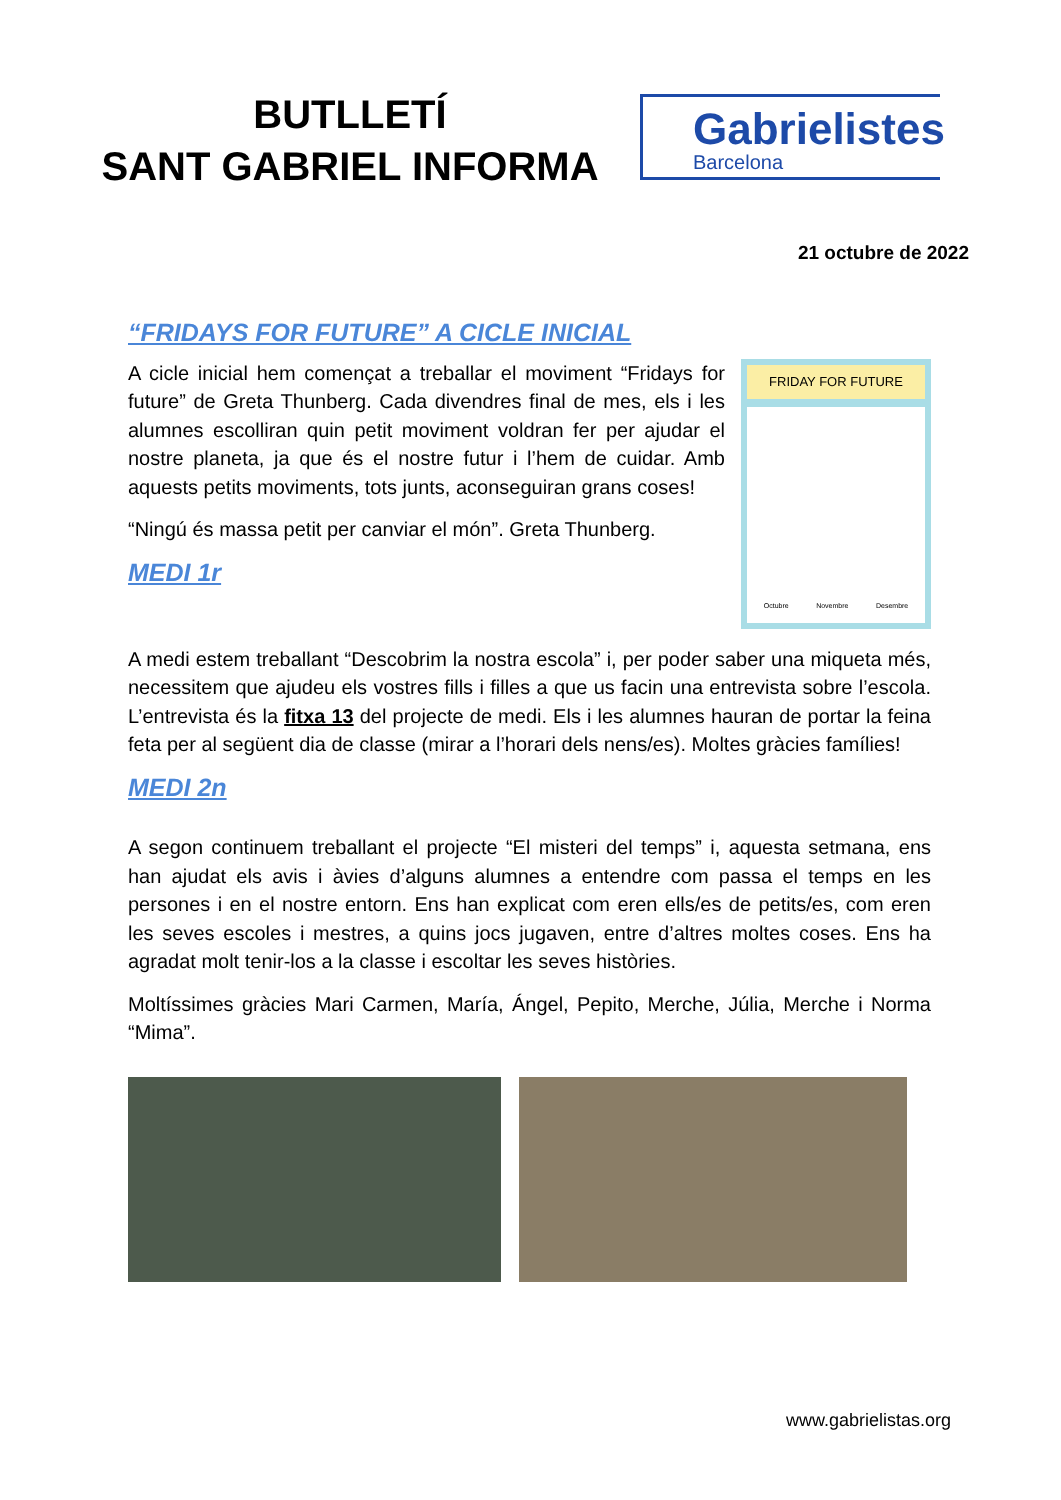BUTLLETÍ
SANT GABRIEL INFORMA
Gabrielistes
Barcelona
21 octubre de 2022
“FRIDAYS FOR FUTURE” A CICLE INICIAL
FRIDAY FOR FUTURE
Octubre Novembre Desembre
A cicle inicial hem començat a treballar el moviment “Fridays for future” de Greta Thunberg. Cada divendres final de mes, els i les alumnes escolliran quin petit moviment voldran fer per ajudar el nostre planeta, ja que és el nostre futur i l’hem de cuidar. Amb aquests petits moviments, tots junts, aconseguiran grans coses!
“Ningú és massa petit per canviar el món”. Greta Thunberg.
MEDI 1r
A medi estem treballant “Descobrim la nostra escola” i, per poder saber una miqueta més, necessitem que ajudeu els vostres fills i filles a que us facin una entrevista sobre l’escola. L’entrevista és la fitxa 13 del projecte de medi. Els i les alumnes hauran de portar la feina feta per al següent dia de classe (mirar a l’horari dels nens/es). Moltes gràcies famílies!
MEDI 2n
A segon continuem treballant el projecte “El misteri del temps” i, aquesta setmana, ens han ajudat els avis i àvies d’alguns alumnes a entendre com passa el temps en les persones i en el nostre entorn. Ens han explicat com eren ells/es de petits/es, com eren les seves escoles i mestres, a quins jocs jugaven, entre d’altres moltes coses. Ens ha agradat molt tenir-los a la classe i escoltar les seves històries.
Moltíssimes gràcies Mari Carmen, María, Ángel, Pepito, Merche, Júlia, Merche i Norma “Mima”.
www.gabrielistas.org